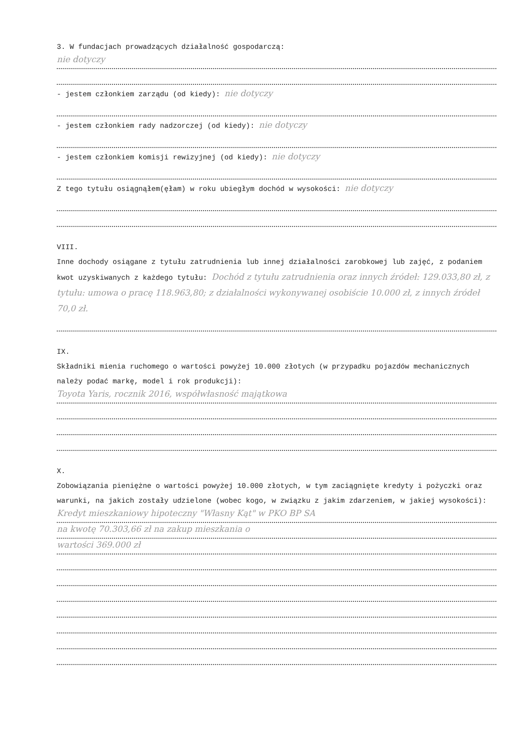3. W fundacjach prowadzących działalność gospodarczą:
nie dotyczy
- jestem członkiem zarządu (od kiedy): nie dotyczy
- jestem członkiem rady nadzorczej (od kiedy): nie dotyczy
- jestem członkiem komisji rewizyjnej (od kiedy): nie dotyczy
Z tego tytułu osiągnąłem(ęłam) w roku ubiegłym dochód w wysokości: nie dotyczy
VIII.
Inne dochody osiągane z tytułu zatrudnienia lub innej działalności zarobkowej lub zajęć, z podaniem kwot uzyskiwanych z każdego tytułu: Dochód z tytułu zatrudnienia oraz innych źródeł: 129.033,80 zł, z tytułu: umowa o pracę 118.963,80; z działalności wykonywanej osobiście 10.000 zł, z innych źródeł 70,0 zł.
IX.
Składniki mienia ruchomego o wartości powyżej 10.000 złotych (w przypadku pojazdów mechanicznych należy podać markę, model i rok produkcji):
Toyota Yaris, rocznik 2016, współwłasność majątkowa
X.
Zobowiązania pieniężne o wartości powyżej 10.000 złotych, w tym zaciągnięte kredyty i pożyczki oraz warunki, na jakich zostały udzielone (wobec kogo, w związku z jakim zdarzeniem, w jakiej wysokości):
Kredyt mieszkaniowy hipoteczny "Własny Kąt" w PKO BP SA
na kwotę 70.303,66 zł na zakup mieszkania o
wartości 369.000 zł